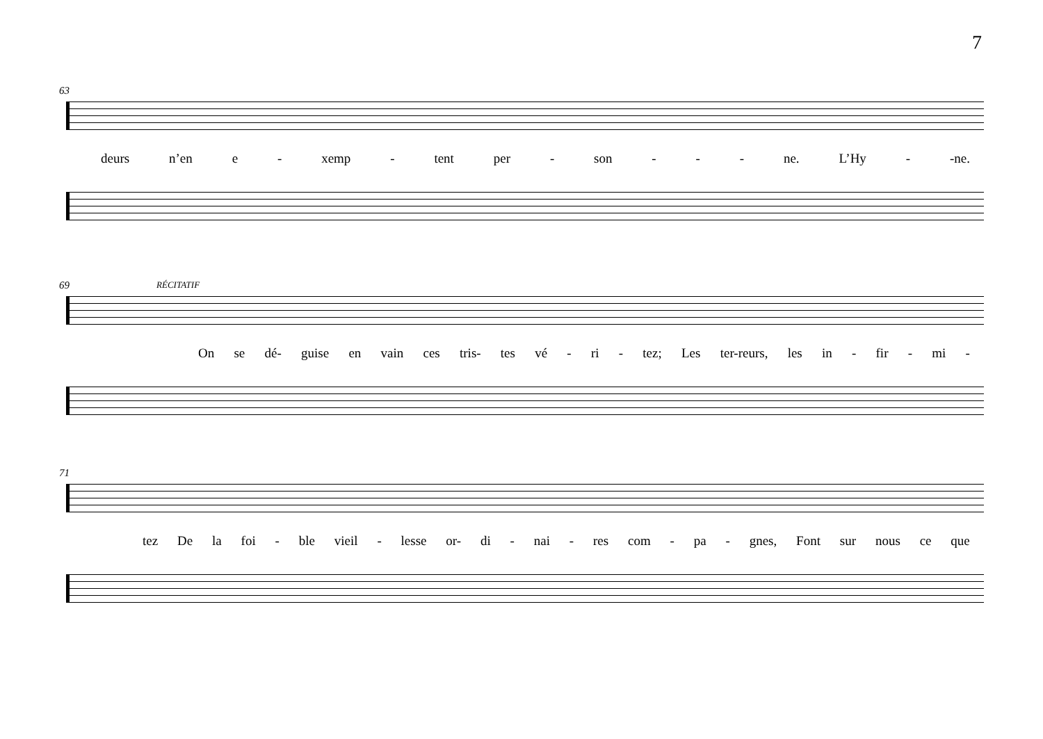7
63
deurs n’en e - xemp - tent per - son - - - ne. L’Hy - -ne.
69 RÉCITATIF
On se dé- guise en vain ces tris- tes vé - ri - tez; Les ter-reurs, les in - fir - mi -
71
tez De la foi - ble vieil - lesse or- di - nai - res com - pa - gnes, Font sur nous ce que